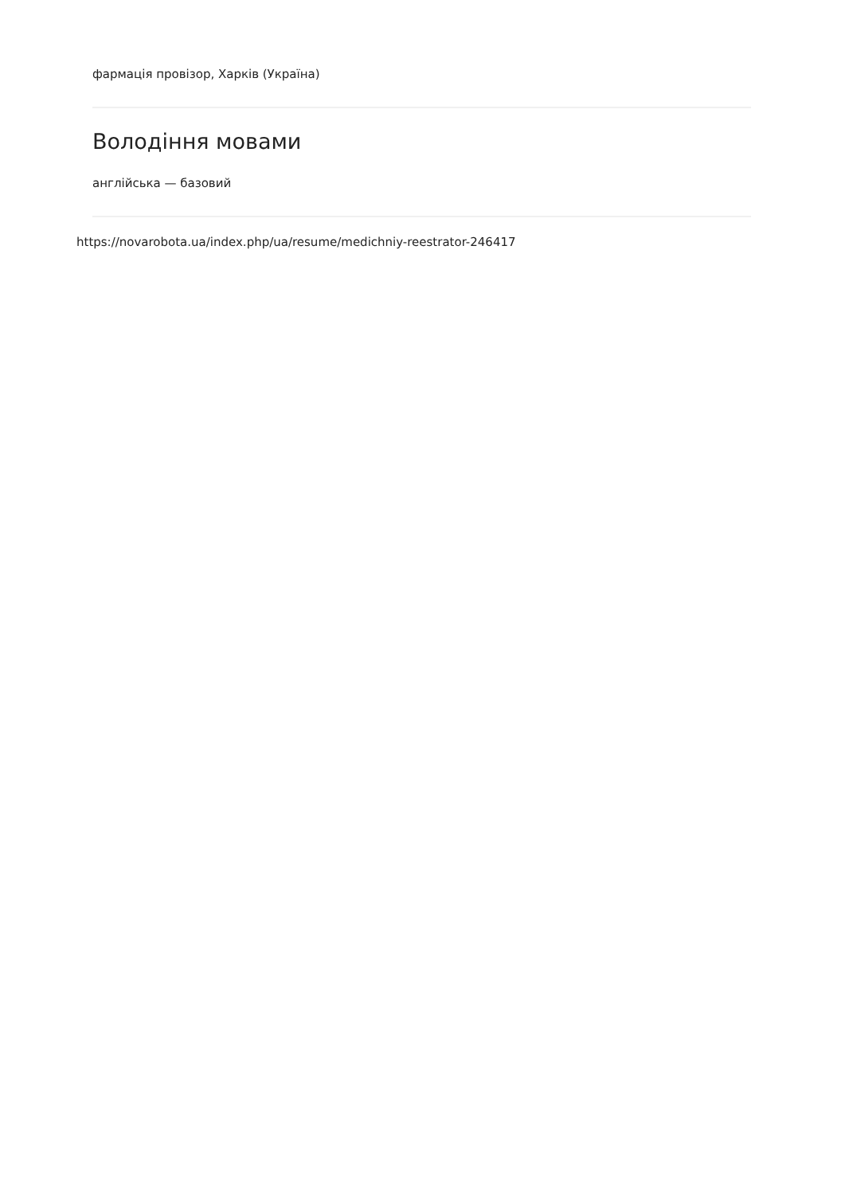фармація провізор, Харків (Україна)
Володіння мовами
англійська — базовий
https://novarobota.ua/index.php/ua/resume/medichniy-reestrator-246417